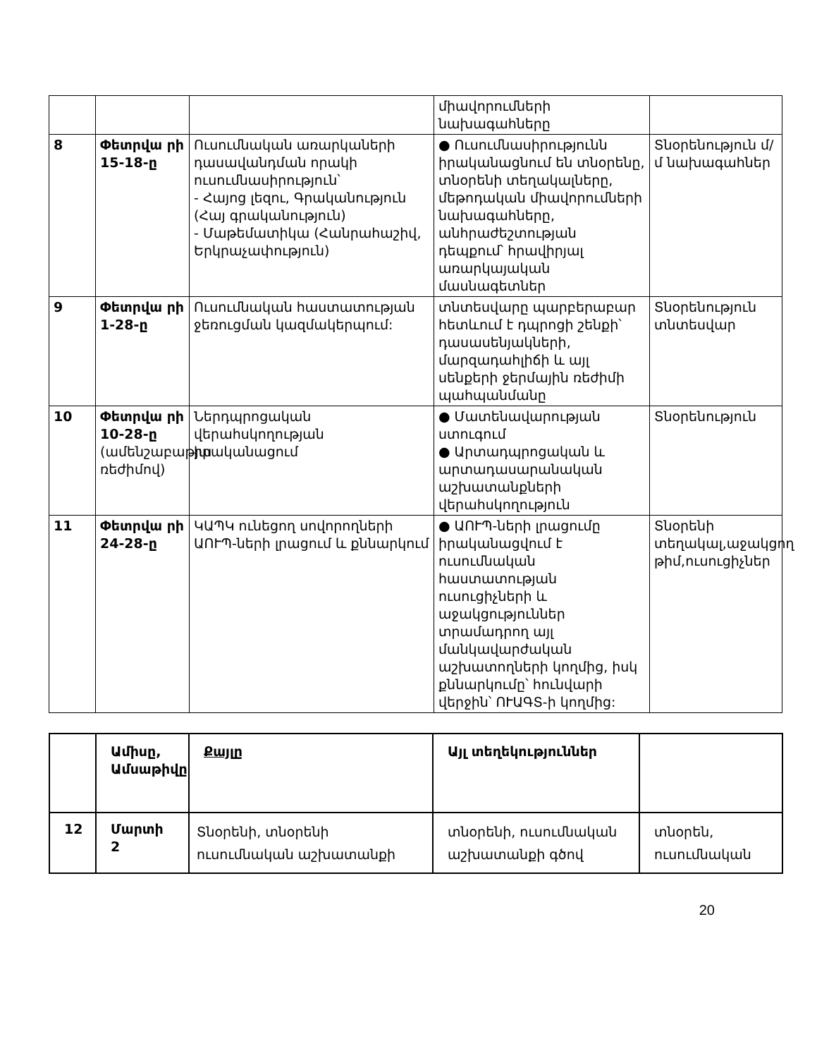| | | | միավորումների նախագահները | |
| 8 | Փետրվա րի 15-18- ը | Ուսումնական առարկաների դասավանդման որակի ուսումնասիրություն՝ - Հայոց լեզու, Գրականություն (Հայ գրականություն) - Մաթեմատիկա (Հանրահաշիվ, Երկրաչափություն) | ● Ուսումնասիրությունն իրականացնում են տնօրենը, տնօրենի տեղակալները, մեթոդական միավորումների նախագահները, անհրաժեշտության դեպքում՝ հրավիրյալ առարկայական մասնագետներ | Տնօրենություն մ/մ նախագահներ |
| 9 | Փետրվա րի 1-28- ը | Ուսումնական հաստատության ջեռուցման կազմակերպում: | տնտեսվարը պարբերաբար հետևում է դպրոցի շենքի՝ դասասենյակների, մարզադահլիճի և այլ սենքերի ջերմային ռեժիմի պահպանմանը | Տնօրենություն տնտեսվար |
| 10 | Փետրվա րի 10-28- ը (ամենշաբաթյա ռեժիմով) | Ներդպրոցական վերահսկողության իրականացում | ● Մատենավարության ստուգում ● Արտադպրոցական և արտադասարանական աշխատանքների վերահսկողություն | Տնօրենություն |
| 11 | Փետրվա րի 24-28- ը | ԿԱՊԿ ունեցող սովորողների ԱՈՒՊ-ների լրացում և քննարկում | ● ԱՈՒՊ-ների լրացումը իրականացվում է ուսումնական հաստատության ուսուցիչների և աջակցություններ տրամադրող այլ մանկավարժական աշխատողների կողմից, իսկ քննարկումը՝ հունվարի վերջին՝ ՈՒԱԳՏ-ի կողմից: | Տնօրենի տեղակալ,աջակցող թիմ,ուսուցիչներ |
| | Ամիսը, Ամսաթիվ ը | Քայլը | Այլ տեղեկություններ | |
| 12 | Մարտի 2 | Տնօրենի, տնօրենի ուսումնական աշխատանքի | տնօրենի, ուսումնական աշխատանքի գծով | տնօրեն, ուսումնական |
20